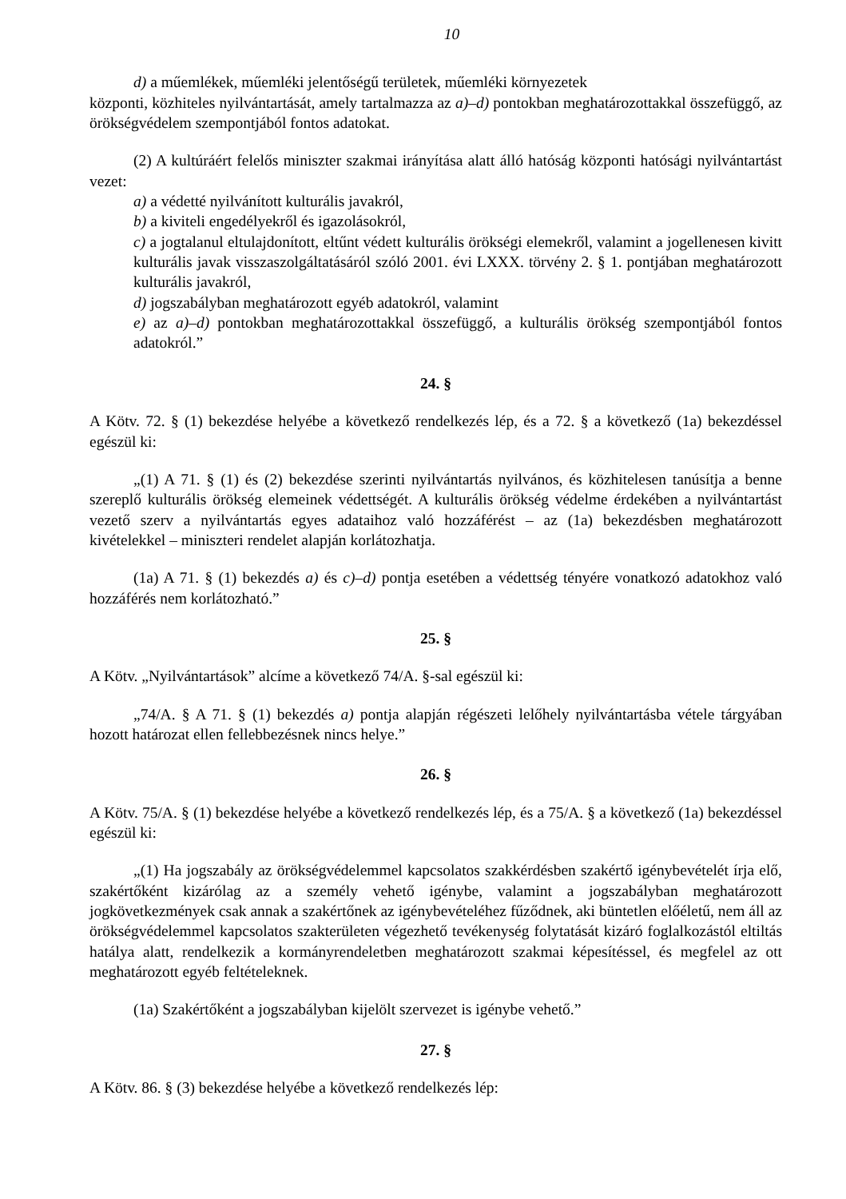10
d) a műemlékek, műemléki jelentőségű területek, műemléki környezetek
központi, közhiteles nyilvántartását, amely tartalmazza az a)–d) pontokban meghatározottakkal összefüggő, az örökségvédelem szempontjából fontos adatokat.
(2) A kultúráért felelős miniszter szakmai irányítása alatt álló hatóság központi hatósági nyilvántartást vezet:
a) a védetté nyilvánított kulturális javakról,
b) a kiviteli engedélyekről és igazolásokról,
c) a jogtalanul eltulajdonított, eltűnt védett kulturális örökségi elemekről, valamint a jogellenesen kivitt kulturális javak visszaszolgáltatásáról szóló 2001. évi LXXX. törvény 2. § 1. pontjában meghatározott kulturális javakról,
d) jogszabályban meghatározott egyéb adatokról, valamint
e) az a)–d) pontokban meghatározottakkal összefüggő, a kulturális örökség szempontjából fontos adatokról.”
24. §
A Kötv. 72. § (1) bekezdése helyébe a következő rendelkezés lép, és a 72. § a következő (1a) bekezdéssel egészül ki:
„(1) A 71. § (1) és (2) bekezdése szerinti nyilvántartás nyilvános, és közhitelesen tanúsítja a benne szereplő kulturális örökség elemeinek védettségét. A kulturális örökség védelme érdekében a nyilvántartást vezető szerv a nyilvántartás egyes adataihoz való hozzáférést – az (1a) bekezdésben meghatározott kivételekkel – miniszteri rendelet alapján korlátozhatja.
(1a) A 71. § (1) bekezdés a) és c)–d) pontja esetében a védettség tényére vonatkozó adatokhoz való hozzáférés nem korlátozható.”
25. §
A Kötv. „Nyilvántartások” alcíme a következő 74/A. §-sal egészül ki:
„74/A. § A 71. § (1) bekezdés a) pontja alapján régészeti lelőhely nyilvántartásba vétele tárgyában hozott határozat ellen fellebbezésnek nincs helye.”
26. §
A Kötv. 75/A. § (1) bekezdése helyébe a következő rendelkezés lép, és a 75/A. § a következő (1a) bekezdéssel egészül ki:
„(1) Ha jogszabály az örökségvédelemmel kapcsolatos szakkérdésben szakértő igénybevételét írja elő, szakértőként kizárólag az a személy vehető igénybe, valamint a jogszabályban meghatározott jogkövetkezmények csak annak a szakértőnek az igénybevételéhez fűződnek, aki büntetlen előéletű, nem áll az örökségvédelemmel kapcsolatos szakterületen végezhető tevékenység folytatását kizáró foglalkozástól eltiltás hatálya alatt, rendelkezik a kormányrendeletben meghatározott szakmai képesítéssel, és megfelel az ott meghatározott egyéb feltételeknek.
(1a) Szakértőként a jogszabályban kijelölt szervezet is igénybe vehető.”
27. §
A Kötv. 86. § (3) bekezdése helyébe a következő rendelkezés lép: